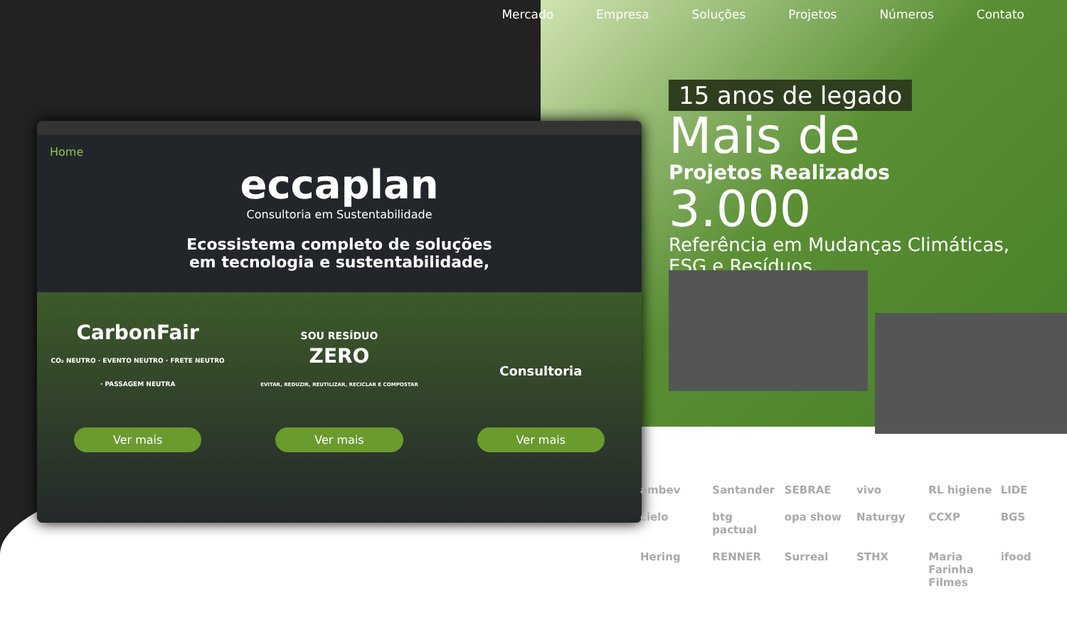Mercado Empresa Soluções Projetos Números Contato
Home
eccaplan
Consultoria em Sustentabilidade
Ecossistema completo de soluções
em tecnologia e sustentabilidade,
CarbonFair
CO₂ NEUTRO · EVENTO NEUTRO · FRETE NEUTRO · PASSAGEM NEUTRA
Ver mais
SOU RESÍDUO
ZERO
EVITAR, REDUZIR, REUTILIZAR, RECICLAR E COMPOSTAR
Ver mais
Consultoria
Ver mais
15 anos de legado
Mais de
Projetos Realizados
3.000
Referência em Mudanças Climáticas, ESG e Resíduos.
ambev Santander SEBRAE vivo RL higiene LIDE cielo btg pactual opa show Naturgy CCXP BGS Hering RENNER Surreal STHX Maria Farinha Filmes ifood